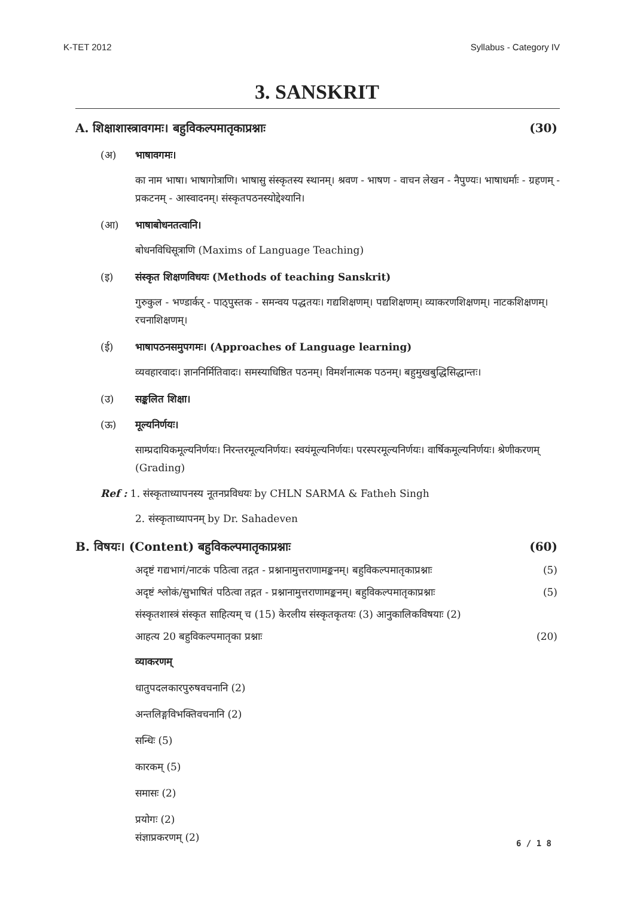K-TET 2012 Syllabus - Category IV
3. SANSKRIT
A. शिक्षाशास्त्रावगमः। बहुविकल्पमातृकाप्रश्नाः (30)
(अ) भाषावगमः।
का नाम भाषा। भाषागोत्राणि। भाषासु संस्कृतस्य स्थानम्। श्रवण - भाषण - वाचन लेखन - नैपुण्यः। भाषाधर्माः - ग्रहणम् - प्रकटनम् - आस्वादनम्। संस्कृतपठनस्योद्देश्यानि।
(आ) भाषाबोधनतत्वानि।
बोधनविधिसूत्राणि (Maxims of Language Teaching)
(इ) संस्कृत शिक्षणविधयः (Methods of teaching Sanskrit)
गुरुकुल - भण्डार्कर् - पाठ्पुस्तक - समन्वय पद्धतयः। गद्यशिक्षणम्। पद्यशिक्षणम्। व्याकरणशिक्षणम्। नाटकशिक्षणम्। रचनाशिक्षणम्।
(ई) भाषापठनसमुपगमः। (Approaches of Language learning)
व्यवहारवादः। ज्ञाननिर्मितिवादः। समस्याधिष्ठित पठनम्। विमर्शनात्मक पठनम्। बहुमुखबुद्धिसिद्धान्तः।
(उ) सङ्कलित शिक्षा।
(ऊ) मूल्यनिर्णयः।
साम्प्रदायिकमूल्यनिर्णयः। निरन्तरमूल्यनिर्णयः। स्वयंमूल्यनिर्णयः। परस्परमूल्यनिर्णयः। वार्षिकमूल्यनिर्णयः। श्रेणीकरणम् (Grading)
Ref : 1. संस्कृताध्यापनस्य नूतनप्रविधयः by CHLN SARMA & Fatheh Singh
2. संस्कृताध्यापनम् by Dr. Sahadeven
B. विषयः। (Content) बहुविकल्पमातृकाप्रश्नाः (60)
अदृष्टं गद्यभागं/नाटकं पठित्वा तद्गत - प्रश्नानामुत्तराणामङ्कनम्। बहुविकल्पमातृकाप्रश्नाः (5)
अदृष्टं श्लोकं/सुभाषितं पठित्वा तद्गत - प्रश्नानामुत्तराणामङ्कनम्। बहुविकल्पमातृकाप्रश्नाः (5)
संस्कृतशास्त्रं संस्कृत साहित्यम् च (15) केरलीय संस्कृतकृतयः (3) आनुकालिकविषयाः (2)
आहत्य 20 बहुविकल्पमातृका प्रश्नाः (20)
व्याकरणम्
धातुपदलकारपुरुषवचनानि (2)
अन्तलिङ्गविभक्तिवचनानि (2)
सन्धिः (5)
कारकम् (5)
समासः (2)
प्रयोगः (2)
संज्ञाप्रकरणम् (2)
6 / 1 8